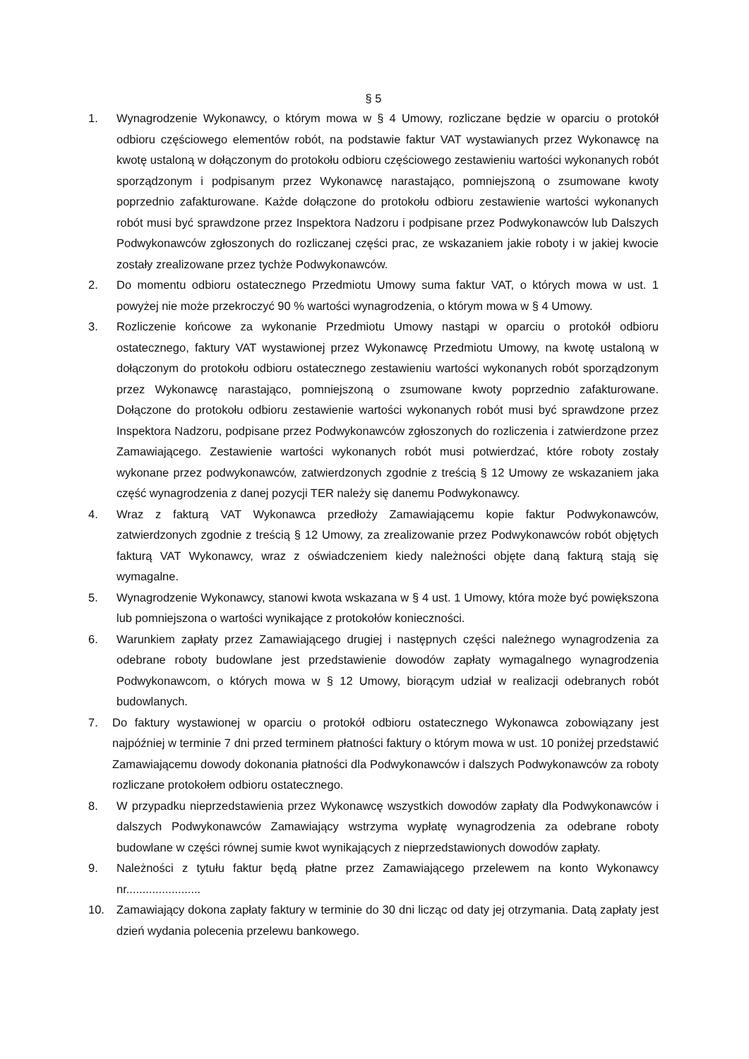§ 5
1. Wynagrodzenie Wykonawcy, o którym mowa w § 4 Umowy, rozliczane będzie w oparciu o protokół odbioru częściowego elementów robót, na podstawie faktur VAT wystawianych przez Wykonawcę na kwotę ustaloną w dołączonym do protokołu odbioru częściowego zestawieniu wartości wykonanych robót sporządzonym i podpisanym przez Wykonawcę narastająco, pomniejszoną o zsumowane kwoty poprzednio zafakturowane. Każde dołączone do protokołu odbioru zestawienie wartości wykonanych robót musi być sprawdzone przez Inspektora Nadzoru i podpisane przez Podwykonawców lub Dalszych Podwykonawców zgłoszonych do rozliczanej części prac, ze wskazaniem jakie roboty i w jakiej kwocie zostały zrealizowane przez tychże Podwykonawców.
2. Do momentu odbioru ostatecznego Przedmiotu Umowy suma faktur VAT, o których mowa w ust. 1 powyżej nie może przekroczyć 90 % wartości wynagrodzenia, o którym mowa w § 4 Umowy.
3. Rozliczenie końcowe za wykonanie Przedmiotu Umowy nastąpi w oparciu o protokół odbioru ostatecznego, faktury VAT wystawionej przez Wykonawcę Przedmiotu Umowy, na kwotę ustaloną w dołączonym do protokołu odbioru ostatecznego zestawieniu wartości wykonanych robót sporządzonym przez Wykonawcę narastająco, pomniejszoną o zsumowane kwoty poprzednio zafakturowane. Dołączone do protokołu odbioru zestawienie wartości wykonanych robót musi być sprawdzone przez Inspektora Nadzoru, podpisane przez Podwykonawców zgłoszonych do rozliczenia i zatwierdzone przez Zamawiającego. Zestawienie wartości wykonanych robót musi potwierdzać, które roboty zostały wykonane przez podwykonawców, zatwierdzonych zgodnie z treścią § 12 Umowy ze wskazaniem jaka część wynagrodzenia z danej pozycji TER należy się danemu Podwykonawcy.
4. Wraz z fakturą VAT Wykonawca przedłoży Zamawiającemu kopie faktur Podwykonawców, zatwierdzonych zgodnie z treścią § 12 Umowy, za zrealizowanie przez Podwykonawców robót objętych fakturą VAT Wykonawcy, wraz z oświadczeniem kiedy należności objęte daną fakturą stają się wymagalne.
5. Wynagrodzenie Wykonawcy, stanowi kwota wskazana w § 4 ust. 1 Umowy, która może być powiększona lub pomniejszona o wartości wynikające z protokołów konieczności.
6. Warunkiem zapłaty przez Zamawiającego drugiej i następnych części należnego wynagrodzenia za odebrane roboty budowlane jest przedstawienie dowodów zapłaty wymagalnego wynagrodzenia Podwykonawcom, o których mowa w § 12 Umowy, biorącym udział w realizacji odebranych robót budowlanych.
7. Do faktury wystawionej w oparciu o protokół odbioru ostatecznego Wykonawca zobowiązany jest najpóźniej w terminie 7 dni przed terminem płatności faktury o którym mowa w ust. 10 poniżej przedstawić Zamawiającemu dowody dokonania płatności dla Podwykonawców i dalszych Podwykonawców za roboty rozliczane protokołem odbioru ostatecznego.
8. W przypadku nieprzedstawienia przez Wykonawcę wszystkich dowodów zapłaty dla Podwykonawców i dalszych Podwykonawców Zamawiający wstrzyma wypłatę wynagrodzenia za odebrane roboty budowlane w części równej sumie kwot wynikających z nieprzedstawionych dowodów zapłaty.
9. Należności z tytułu faktur będą płatne przez Zamawiającego przelewem na konto Wykonawcy nr.......................
10. Zamawiający dokona zapłaty faktury w terminie do 30 dni licząc od daty jej otrzymania. Datą zapłaty jest dzień wydania polecenia przelewu bankowego.